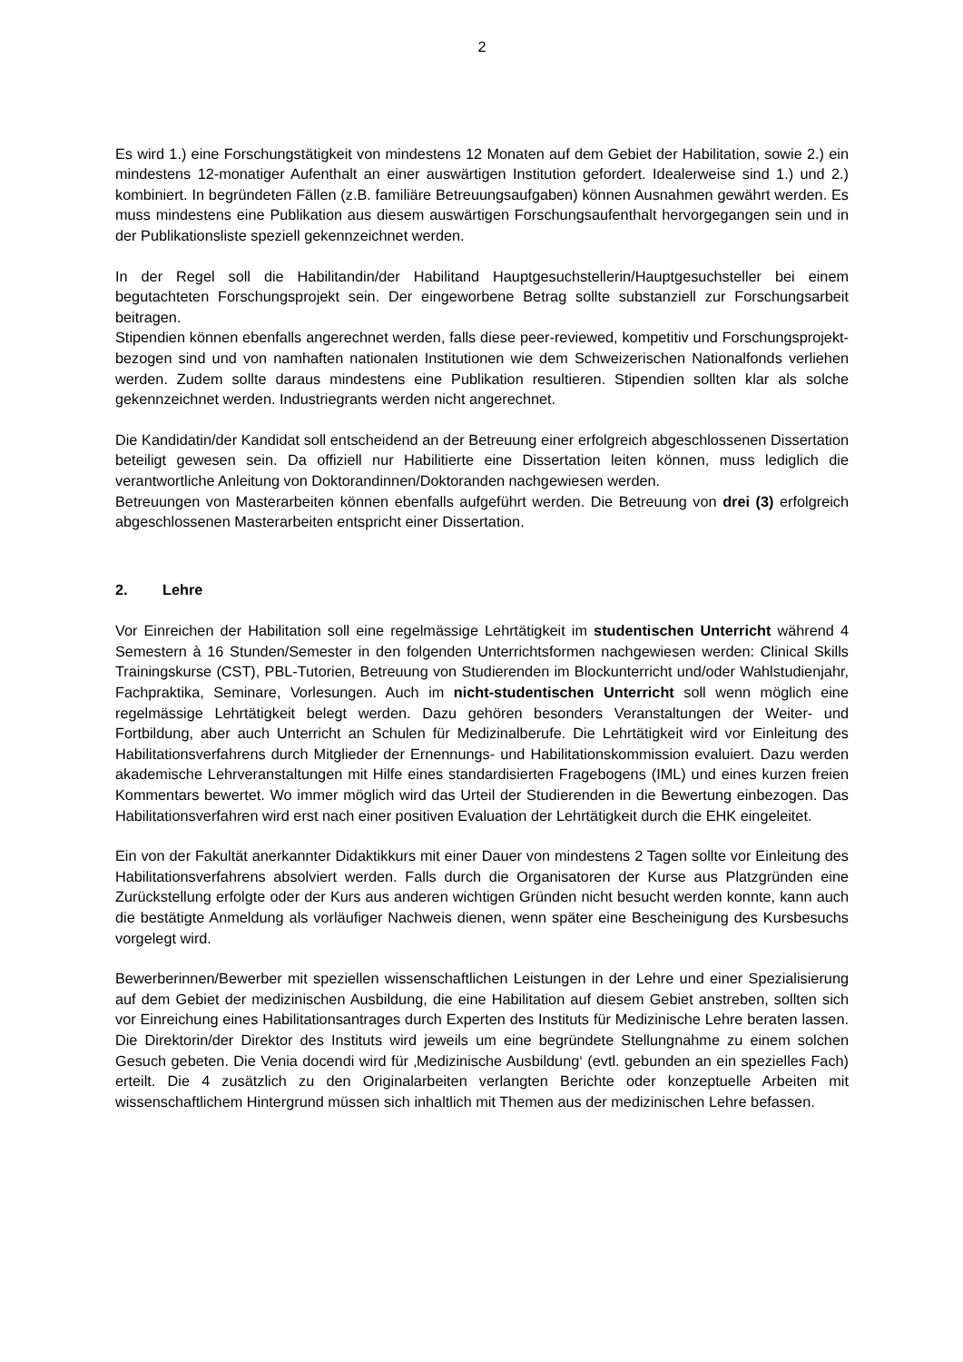2
Es wird 1.) eine Forschungstätigkeit von mindestens 12 Monaten auf dem Gebiet der Habilitation, sowie 2.) ein mindestens 12-monatiger Aufenthalt an einer auswärtigen Institution gefordert. Idealerweise sind 1.) und 2.) kombiniert. In begründeten Fällen (z.B. familiäre Betreuungsaufgaben) können Ausnahmen gewährt werden. Es muss mindestens eine Publikation aus diesem auswärtigen Forschungsaufenthalt hervorgegangen sein und in der Publikationsliste speziell gekennzeichnet werden.
In der Regel soll die Habilitandin/der Habilitand Hauptgesuchstellerin/Hauptgesuchsteller bei einem begutachteten Forschungsprojekt sein. Der eingeworbene Betrag sollte substanziell zur Forschungsarbeit beitragen.
Stipendien können ebenfalls angerechnet werden, falls diese peer-reviewed, kompetitiv und Forschungsprojekt-bezogen sind und von namhaften nationalen Institutionen wie dem Schweizerischen Nationalfonds verliehen werden. Zudem sollte daraus mindestens eine Publikation resultieren. Stipendien sollten klar als solche gekennzeichnet werden. Industriegrants werden nicht angerechnet.
Die Kandidatin/der Kandidat soll entscheidend an der Betreuung einer erfolgreich abgeschlossenen Dissertation beteiligt gewesen sein. Da offiziell nur Habilitierte eine Dissertation leiten können, muss lediglich die verantwortliche Anleitung von Doktorandinnen/Doktoranden nachgewiesen werden.
Betreuungen von Masterarbeiten können ebenfalls aufgeführt werden. Die Betreuung von drei (3) erfolgreich abgeschlossenen Masterarbeiten entspricht einer Dissertation.
2. Lehre
Vor Einreichen der Habilitation soll eine regelmässige Lehrtätigkeit im studentischen Unterricht während 4 Semestern à 16 Stunden/Semester in den folgenden Unterrichtsformen nachgewiesen werden: Clinical Skills Trainingskurse (CST), PBL-Tutorien, Betreuung von Studierenden im Blockunterricht und/oder Wahlstudienjahr, Fachpraktika, Seminare, Vorlesungen. Auch im nicht-studentischen Unterricht soll wenn möglich eine regelmässige Lehrtätigkeit belegt werden. Dazu gehören besonders Veranstaltungen der Weiter- und Fortbildung, aber auch Unterricht an Schulen für Medizinalberufe. Die Lehrtätigkeit wird vor Einleitung des Habilitationsverfahrens durch Mitglieder der Ernennungs- und Habilitationskommission evaluiert. Dazu werden akademische Lehrveranstaltungen mit Hilfe eines standardisierten Fragebogens (IML) und eines kurzen freien Kommentars bewertet. Wo immer möglich wird das Urteil der Studierenden in die Bewertung einbezogen. Das Habilitationsverfahren wird erst nach einer positiven Evaluation der Lehrtätigkeit durch die EHK eingeleitet.
Ein von der Fakultät anerkannter Didaktikkurs mit einer Dauer von mindestens 2 Tagen sollte vor Einleitung des Habilitationsverfahrens absolviert werden. Falls durch die Organisatoren der Kurse aus Platzgründen eine Zurückstellung erfolgte oder der Kurs aus anderen wichtigen Gründen nicht besucht werden konnte, kann auch die bestätigte Anmeldung als vorläufiger Nachweis dienen, wenn später eine Bescheinigung des Kursbesuchs vorgelegt wird.
Bewerberinnen/Bewerber mit speziellen wissenschaftlichen Leistungen in der Lehre und einer Spezialisierung auf dem Gebiet der medizinischen Ausbildung, die eine Habilitation auf diesem Gebiet anstreben, sollten sich vor Einreichung eines Habilitationsantrages durch Experten des Instituts für Medizinische Lehre beraten lassen. Die Direktorin/der Direktor des Instituts wird jeweils um eine begründete Stellungnahme zu einem solchen Gesuch gebeten. Die Venia docendi wird für ‚Medizinische Ausbildung‘ (evtl. gebunden an ein spezielles Fach) erteilt. Die 4 zusätzlich zu den Originalarbeiten verlangten Berichte oder konzeptuelle Arbeiten mit wissenschaftlichem Hintergrund müssen sich inhaltlich mit Themen aus der medizinischen Lehre befassen.